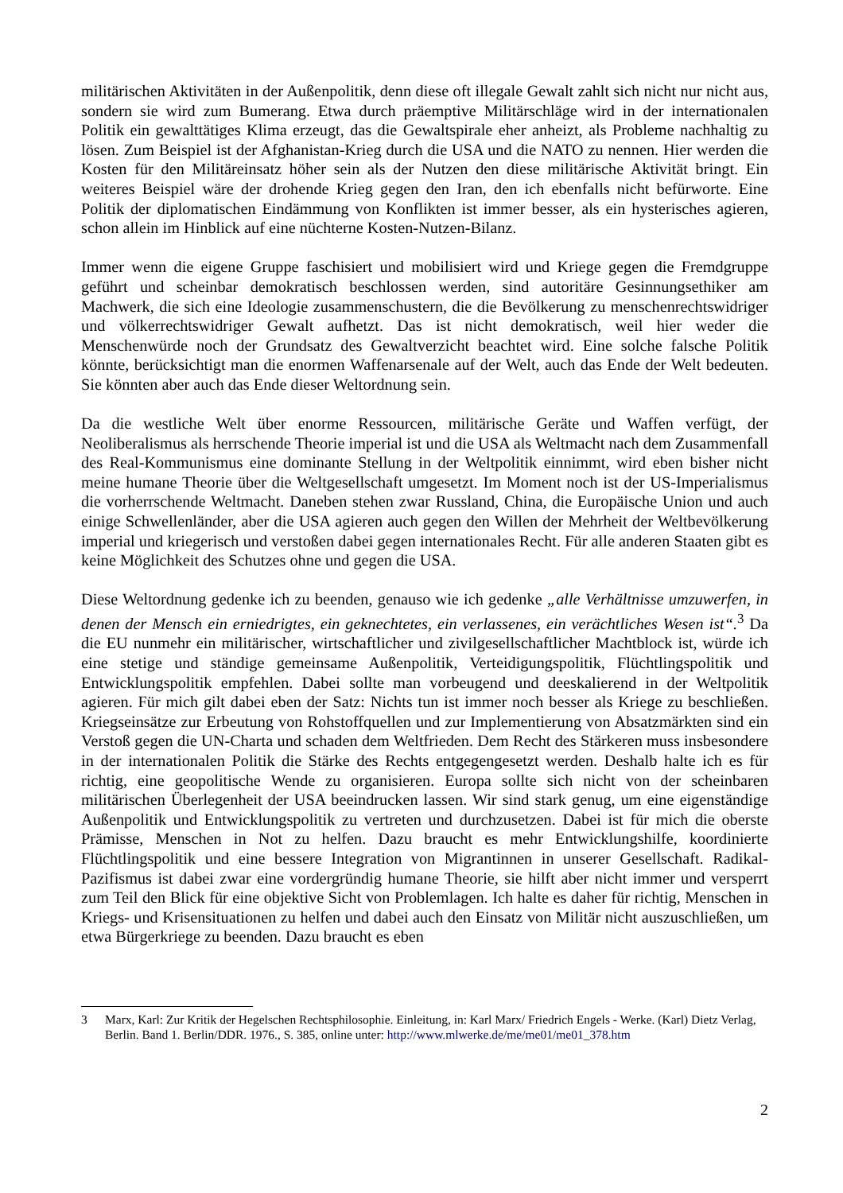militärischen Aktivitäten in der Außenpolitik, denn diese oft illegale Gewalt zahlt sich nicht nur nicht aus, sondern sie wird zum Bumerang. Etwa durch präemptive Militärschläge wird in der internationalen Politik ein gewalttätiges Klima erzeugt, das die Gewaltspirale eher anheizt, als Probleme nachhaltig zu lösen. Zum Beispiel ist der Afghanistan-Krieg durch die USA und die NATO zu nennen. Hier werden die Kosten für den Militäreinsatz höher sein als der Nutzen den diese militärische Aktivität bringt. Ein weiteres Beispiel wäre der drohende Krieg gegen den Iran, den ich ebenfalls nicht befürworte. Eine Politik der diplomatischen Eindämmung von Konflikten ist immer besser, als ein hysterisches agieren, schon allein im Hinblick auf eine nüchterne Kosten-Nutzen-Bilanz.
Immer wenn die eigene Gruppe faschisiert und mobilisiert wird und Kriege gegen die Fremdgruppe geführt und scheinbar demokratisch beschlossen werden, sind autoritäre Gesinnungsethiker am Machwerk, die sich eine Ideologie zusammenschustern, die die Bevölkerung zu menschenrechtswidriger und völkerrechtswidriger Gewalt aufhetzt. Das ist nicht demokratisch, weil hier weder die Menschenwürde noch der Grundsatz des Gewaltverzicht beachtet wird. Eine solche falsche Politik könnte, berücksichtigt man die enormen Waffenarsenale auf der Welt, auch das Ende der Welt bedeuten. Sie könnten aber auch das Ende dieser Weltordnung sein.
Da die westliche Welt über enorme Ressourcen, militärische Geräte und Waffen verfügt, der Neoliberalismus als herrschende Theorie imperial ist und die USA als Weltmacht nach dem Zusammenfall des Real-Kommunismus eine dominante Stellung in der Weltpolitik einnimmt, wird eben bisher nicht meine humane Theorie über die Weltgesellschaft umgesetzt. Im Moment noch ist der US-Imperialismus die vorherrschende Weltmacht. Daneben stehen zwar Russland, China, die Europäische Union und auch einige Schwellenländer, aber die USA agieren auch gegen den Willen der Mehrheit der Weltbevölkerung imperial und kriegerisch und verstoßen dabei gegen internationales Recht. Für alle anderen Staaten gibt es keine Möglichkeit des Schutzes ohne und gegen die USA.
Diese Weltordnung gedenke ich zu beenden, genauso wie ich gedenke „alle Verhältnisse umzuwerfen, in denen der Mensch ein erniedrigtes, ein geknechtetes, ein verlassenes, ein verächtliches Wesen ist“.<sup>3</sup> Da die EU nunmehr ein militärischer, wirtschaftlicher und zivilgesellschaftlicher Machtblock ist, würde ich eine stetige und ständige gemeinsame Außenpolitik, Verteidigungspolitik, Flüchtlingspolitik und Entwicklungspolitik empfehlen. Dabei sollte man vorbeugend und deeskalierend in der Weltpolitik agieren. Für mich gilt dabei eben der Satz: Nichts tun ist immer noch besser als Kriege zu beschließen. Kriegseinsätze zur Erbeutung von Rohstoffquellen und zur Implementierung von Absatzmärkten sind ein Verstoß gegen die UN-Charta und schaden dem Weltfrieden. Dem Recht des Stärkeren muss insbesondere in der internationalen Politik die Stärke des Rechts entgegengesetzt werden. Deshalb halte ich es für richtig, eine geopolitische Wende zu organisieren. Europa sollte sich nicht von der scheinbaren militärischen Überlegenheit der USA beeindrucken lassen. Wir sind stark genug, um eine eigenständige Außenpolitik und Entwicklungspolitik zu vertreten und durchzusetzen. Dabei ist für mich die oberste Prämisse, Menschen in Not zu helfen. Dazu braucht es mehr Entwicklungshilfe, koordinierte Flüchtlingspolitik und eine bessere Integration von Migrantinnen in unserer Gesellschaft. Radikal-Pazifismus ist dabei zwar eine vordergründig humane Theorie, sie hilft aber nicht immer und versperrt zum Teil den Blick für eine objektive Sicht von Problemlagen. Ich halte es daher für richtig, Menschen in Kriegs- und Krisensituationen zu helfen und dabei auch den Einsatz von Militär nicht auszuschließen, um etwa Bürgerkriege zu beenden. Dazu braucht es eben
3 Marx, Karl: Zur Kritik der Hegelschen Rechtsphilosophie. Einleitung, in: Karl Marx/ Friedrich Engels - Werke. (Karl) Dietz Verlag, Berlin. Band 1. Berlin/DDR. 1976., S. 385, online unter: http://www.mlwerke.de/me/me01/me01_378.htm
2